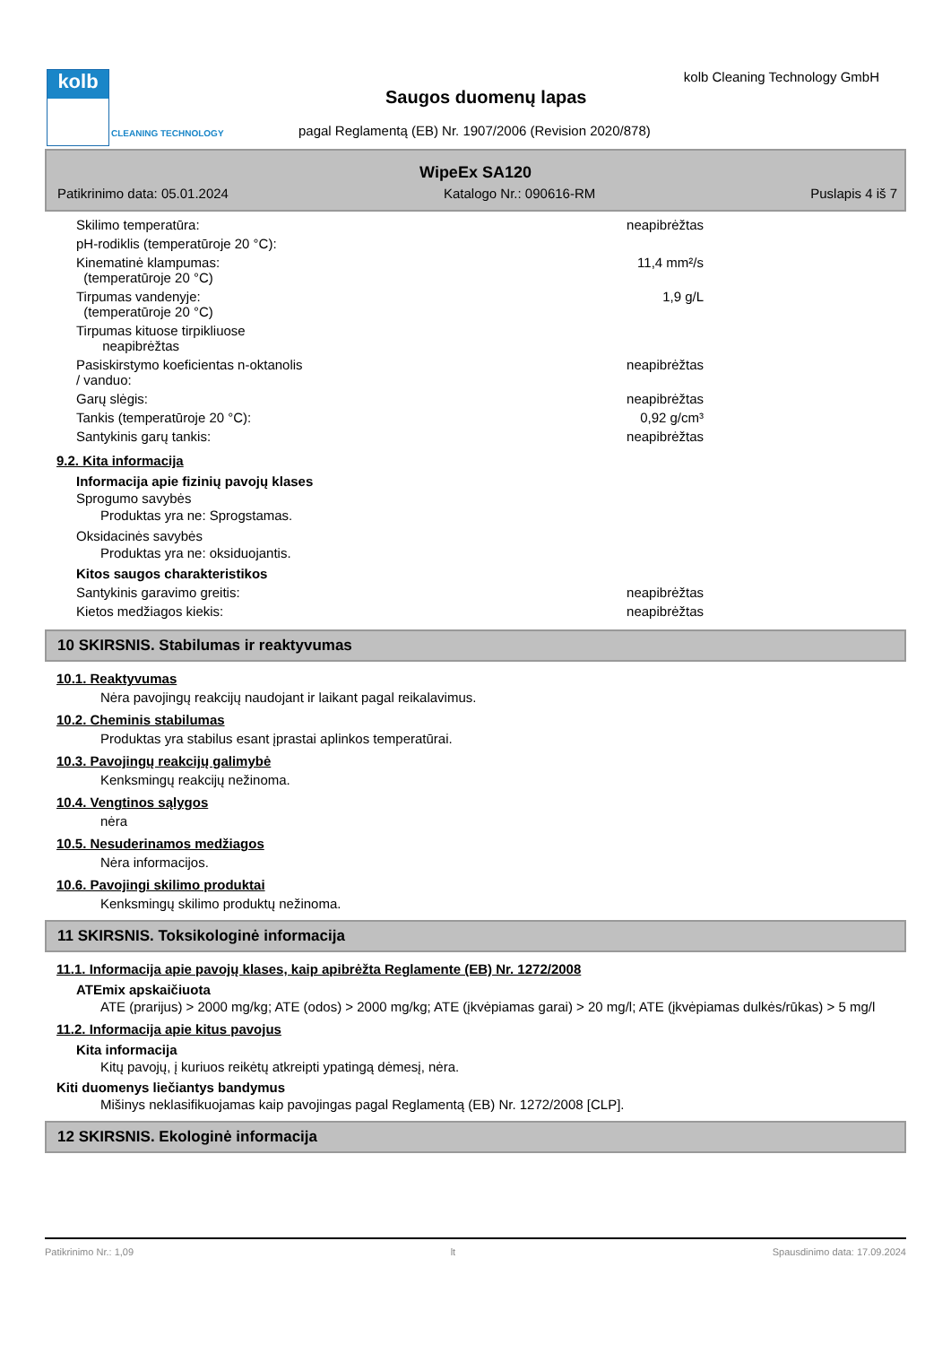kolb
CLEANING TECHNOLOGY
kolb Cleaning Technology GmbH
Saugos duomenų lapas
pagal Reglamentą (EB) Nr. 1907/2006 (Revision 2020/878)
WipeEx SA120
Patikrinimo data: 05.01.2024 Katalogo Nr.: 090616-RM Puslapis 4 iš 7
| Skilimo temperatūra: | neapibrėžtas |
| pH-rodiklis (temperatūroje 20 °C): | |
| Kinematinė klampumas: (temperatūroje 20 °C) | 11,4 mm²/s |
| Tirpumas vandenyje: (temperatūroje 20 °C) | 1,9 g/L |
| Tirpumas kituose tirpikliuose neapibrėžtas | |
| Pasiskirstymo koeficientas n-oktanolis / vanduo: | neapibrėžtas |
| Garų slėgis: | neapibrėžtas |
| Tankis (temperatūroje 20 °C): | 0,92 g/cm³ |
| Santykinis garų tankis: | neapibrėžtas |
9.2. Kita informacija
Informacija apie fizinių pavojų klases
Sprogumo savybės
Produktas yra ne: Sprogstamas.
Oksidacinės savybės
Produktas yra ne: oksiduojantis.
Kitos saugos charakteristikos
| Santykinis garavimo greitis: | neapibrėžtas |
| Kietos medžiagos kiekis: | neapibrėžtas |
10 SKIRSNIS. Stabilumas ir reaktyvumas
10.1. Reaktyvumas
Nėra pavojingų reakcijų naudojant ir laikant pagal reikalavimus.
10.2. Cheminis stabilumas
Produktas yra stabilus esant įprastai aplinkos temperatūrai.
10.3. Pavojingų reakcijų galimybė
Kenksmingų reakcijų nežinoma.
10.4. Vengtinos sąlygos
nėra
10.5. Nesuderinamos medžiagos
Nėra informacijos.
10.6. Pavojingi skilimo produktai
Kenksmingų skilimo produktų nežinoma.
11 SKIRSNIS. Toksikologinė informacija
11.1. Informacija apie pavojų klases, kaip apibrėžta Reglamente (EB) Nr. 1272/2008
ATEmix apskaičiuota
ATE (prarijus) > 2000 mg/kg; ATE (odos) > 2000 mg/kg; ATE (įkvėpiamas garai) > 20 mg/l; ATE (įkvėpiamas dulkės/rūkas) > 5 mg/l
11.2. Informacija apie kitus pavojus
Kita informacija
Kitų pavojų, į kuriuos reikėtų atkreipti ypatingą dėmesį, nėra.
Kiti duomenys liečiantys bandymus
Mišinys neklasifikuojamas kaip pavojingas pagal Reglamentą (EB) Nr. 1272/2008 [CLP].
12 SKIRSNIS. Ekologinė informacija
Patikrinimo Nr.: 1,09 lt Spausdinimo data: 17.09.2024